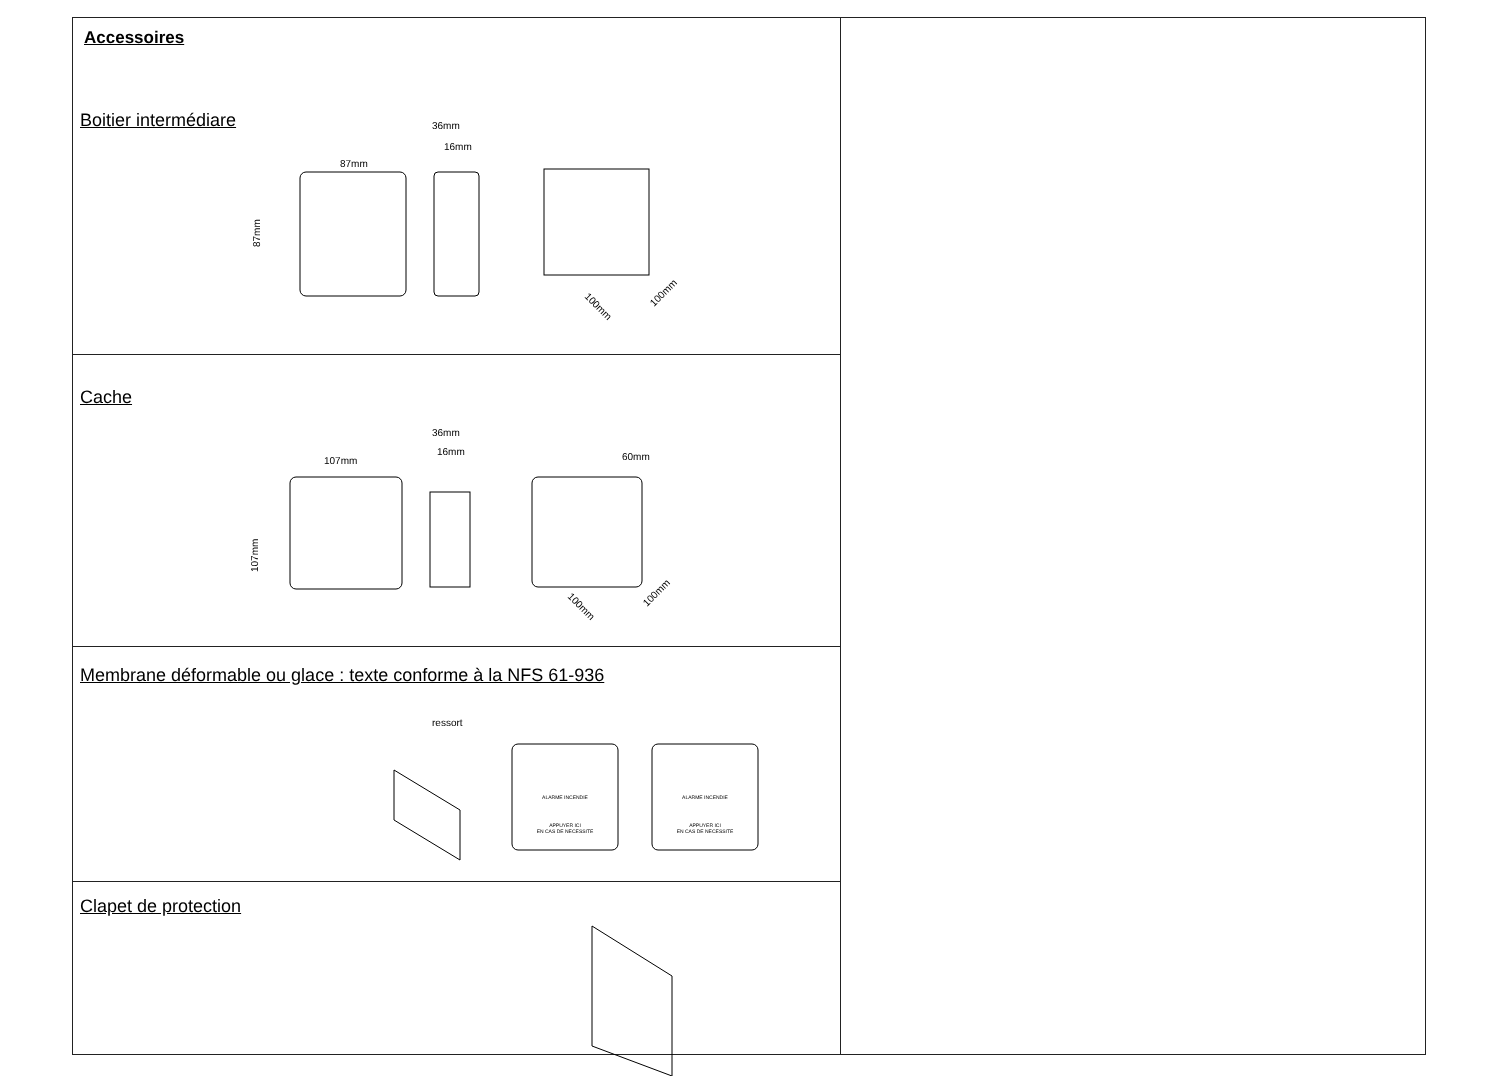Accessoires
Boitier intermédiare
87mm
36mm
16mm
87mm
100mm
100mm
Cache
107mm
36mm
16mm
60mm
100mm
100mm
107mm
Membrane déformable ou glace : texte conforme à la NFS 61-936
ressort
ALARME INCENDIE
APPUYER ICI
EN CAS DE NECESSITE
ALARME INCENDIE
APPUYER ICI
EN CAS DE NECESSITE
Clapet de protection